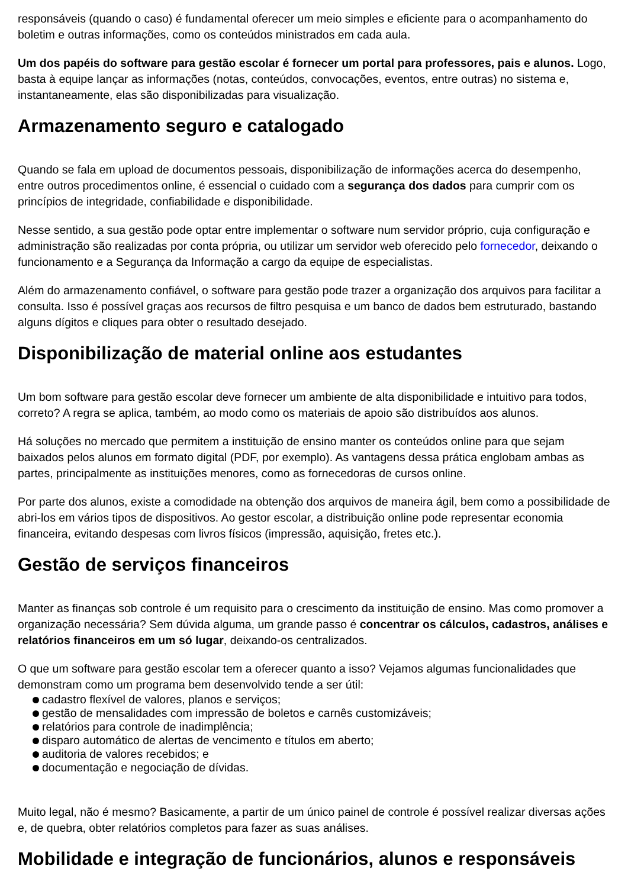responsáveis (quando o caso) é fundamental oferecer um meio simples e eficiente para o acompanhamento do boletim e outras informações, como os conteúdos ministrados em cada aula.
Um dos papéis do software para gestão escolar é fornecer um portal para professores, pais e alunos. Logo, basta à equipe lançar as informações (notas, conteúdos, convocações, eventos, entre outras) no sistema e, instantaneamente, elas são disponibilizadas para visualização.
Armazenamento seguro e catalogado
Quando se fala em upload de documentos pessoais, disponibilização de informações acerca do desempenho, entre outros procedimentos online, é essencial o cuidado com a segurança dos dados para cumprir com os princípios de integridade, confiabilidade e disponibilidade.
Nesse sentido, a sua gestão pode optar entre implementar o software num servidor próprio, cuja configuração e administração são realizadas por conta própria, ou utilizar um servidor web oferecido pelo fornecedor, deixando o funcionamento e a Segurança da Informação a cargo da equipe de especialistas.
Além do armazenamento confiável, o software para gestão pode trazer a organização dos arquivos para facilitar a consulta. Isso é possível graças aos recursos de filtro pesquisa e um banco de dados bem estruturado, bastando alguns dígitos e cliques para obter o resultado desejado.
Disponibilização de material online aos estudantes
Um bom software para gestão escolar deve fornecer um ambiente de alta disponibilidade e intuitivo para todos, correto? A regra se aplica, também, ao modo como os materiais de apoio são distribuídos aos alunos.
Há soluções no mercado que permitem a instituição de ensino manter os conteúdos online para que sejam baixados pelos alunos em formato digital (PDF, por exemplo). As vantagens dessa prática englobam ambas as partes, principalmente as instituições menores, como as fornecedoras de cursos online.
Por parte dos alunos, existe a comodidade na obtenção dos arquivos de maneira ágil, bem como a possibilidade de abri-los em vários tipos de dispositivos. Ao gestor escolar, a distribuição online pode representar economia financeira, evitando despesas com livros físicos (impressão, aquisição, fretes etc.).
Gestão de serviços financeiros
Manter as finanças sob controle é um requisito para o crescimento da instituição de ensino. Mas como promover a organização necessária? Sem dúvida alguma, um grande passo é concentrar os cálculos, cadastros, análises e relatórios financeiros em um só lugar, deixando-os centralizados.
O que um software para gestão escolar tem a oferecer quanto a isso? Vejamos algumas funcionalidades que demonstram como um programa bem desenvolvido tende a ser útil:
cadastro flexível de valores, planos e serviços;
gestão de mensalidades com impressão de boletos e carnês customizáveis;
relatórios para controle de inadimplência;
disparo automático de alertas de vencimento e títulos em aberto;
auditoria de valores recebidos; e
documentação e negociação de dívidas.
Muito legal, não é mesmo? Basicamente, a partir de um único painel de controle é possível realizar diversas ações e, de quebra, obter relatórios completos para fazer as suas análises.
Mobilidade e integração de funcionários, alunos e responsáveis